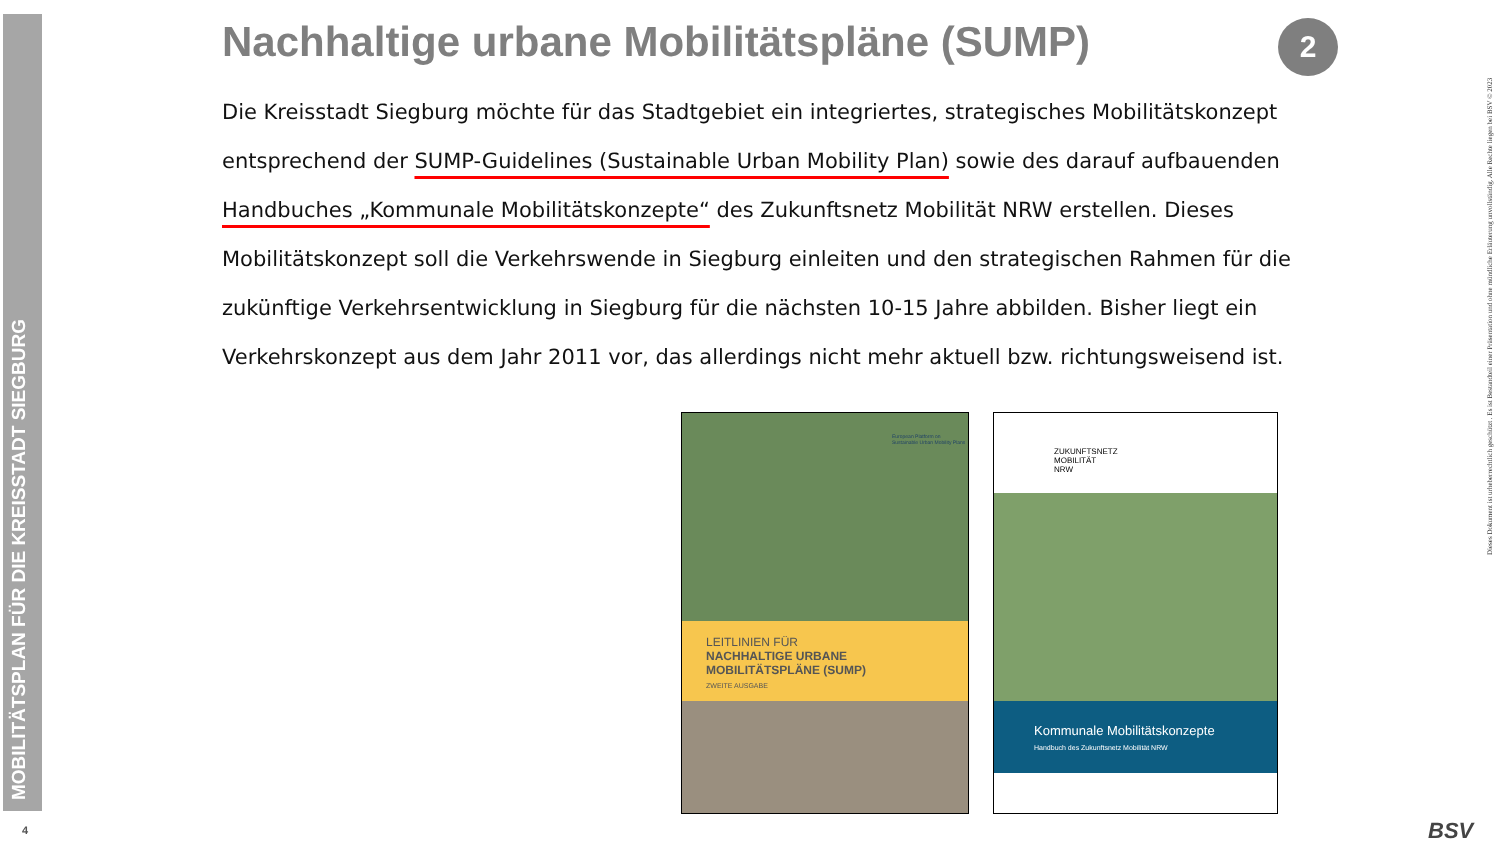MOBILITÄTSPLAN FÜR DIE KREISSTADT SIEGBURG
Nachhaltige urbane Mobilitätspläne (SUMP)
Die Kreisstadt Siegburg möchte für das Stadtgebiet ein integriertes, strategisches Mobilitätskonzept entsprechend der SUMP-Guidelines (Sustainable Urban Mobility Plan) sowie des darauf aufbauenden Handbuches „Kommunale Mobilitätskonzepte“ des Zukunftsnetz Mobilität NRW erstellen. Dieses Mobilitätskonzept soll die Verkehrswende in Siegburg einleiten und den strategischen Rahmen für die zukünftige Verkehrsentwicklung in Siegburg für die nächsten 10-15 Jahre abbilden. Bisher liegt ein Verkehrskonzept aus dem Jahr 2011 vor, das allerdings nicht mehr aktuell bzw. richtungsweisend ist.
2
European Platform on Sustainable Urban Mobility Plans
LEITLINIEN FÜR
NACHHALTIGE URBANE
MOBILITÄTSPLÄNE (SUMP)
ZWEITE AUSGABE
ZUKUNFTSNETZ
MOBILITÄT
NRW
Kommunale Mobilitätskonzepte
Handbuch des Zukunftsnetz Mobilität NRW
Dieses Dokument ist urheberrechtlich geschützt . Es ist Bestandteil einer Präsentation und ohne mündliche Erläuterung unvollständig. Alle Rechte liegen bei BSV © 2023
4 BSV